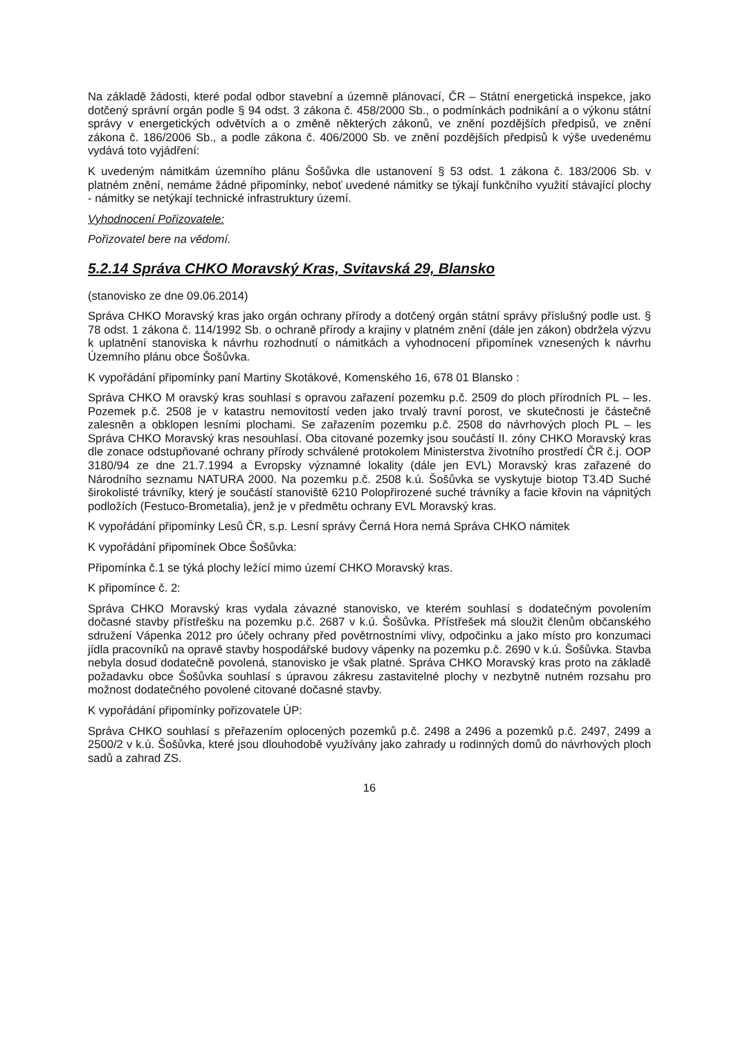Na základě žádosti, které podal odbor stavební a územně plánovací, ČR – Státní energetická inspekce, jako dotčený správní orgán podle § 94 odst. 3 zákona č. 458/2000 Sb., o podmínkách podnikání a o výkonu státní správy v energetických odvětvích a o změně některých zákonů, ve znění pozdějších předpisů, ve znění zákona č. 186/2006 Sb., a podle zákona č. 406/2000 Sb. ve znění pozdějších předpisů k výše uvedenému vydává toto vyjádření:
K uvedeným námitkám územního plánu Šošůvka dle ustanovení § 53 odst. 1 zákona č. 183/2006 Sb. v platném znění, nemáme žádné připomínky, neboť uvedené námitky se týkají funkčního využití stávající plochy - námitky se netýkají technické infrastruktury území.
Vyhodnocení Pořizovatele:
Pořizovatel bere na vědomí.
5.2.14 Správa CHKO Moravský Kras, Svitavská 29, Blansko
(stanovisko ze dne 09.06.2014)
Správa CHKO Moravský kras jako orgán ochrany přírody a dotčený orgán státní správy příslušný podle ust. § 78 odst. 1 zákona č. 114/1992 Sb. o ochraně přírody a krajiny v platném znění (dále jen zákon) obdržela výzvu k uplatnění stanoviska k návrhu rozhodnutí o námitkách a vyhodnocení připomínek vznesených k návrhu Územního plánu obce Šošůvka.
K vypořádání připomínky paní Martiny Skotákové, Komenského 16, 678 01 Blansko :
Správa CHKO M oravský kras souhlasí s opravou zařazení pozemku p.č. 2509 do ploch přírodních PL – les. Pozemek p.č. 2508 je v katastru nemovitostí veden jako trvalý travní porost, ve skutečnosti je částečně zalesněn a obklopen lesními plochami. Se zařazením pozemku p.č. 2508 do návrhových ploch PL – les Správa CHKO Moravský kras nesouhlasí. Oba citované pozemky jsou součástí II. zóny CHKO Moravský kras dle zonace odstupňované ochrany přírody schválené protokolem Ministerstva životního prostředí ČR č.j. OOP 3180/94 ze dne 21.7.1994 a Evropsky významné lokality (dále jen EVL) Moravský kras zařazené do Národního seznamu NATURA 2000. Na pozemku p.č. 2508 k.ú. Šošůvka se vyskytuje biotop T3.4D Suché širokolisté trávníky, který je součástí stanoviště 6210 Polopřirozené suché trávníky a facie křovin na vápnitých podložích (Festuco-Brometalia), jenž je v předmětu ochrany EVL Moravský kras.
K vypořádání připomínky Lesů ČR, s.p. Lesní správy Černá Hora nemá Správa CHKO námitek
K vypořádání připomínek Obce Šošůvka:
Připomínka č.1 se týká plochy ležící mimo území CHKO Moravský kras.
K připomínce č. 2:
Správa CHKO Moravský kras vydala závazné stanovisko, ve kterém souhlasí s dodatečným povolením dočasné stavby přístřešku na pozemku p.č. 2687 v k.ú. Šošůvka. Přístřešek má sloužit členům občanského sdružení Vápenka 2012 pro účely ochrany před povětrnostními vlivy, odpočinku a jako místo pro konzumaci jídla pracovníků na opravě stavby hospodářské budovy vápenky na pozemku p.č. 2690 v k.ú. Šošůvka. Stavba nebyla dosud dodatečně povolená, stanovisko je však platné. Správa CHKO Moravský kras proto na základě požadavku obce Šošůvka souhlasí s úpravou zákresu zastavitelné plochy v nezbytně nutném rozsahu pro možnost dodatečného povolené citované dočasné stavby.
K vypořádání připomínky pořizovatele ÚP:
Správa CHKO souhlasí s přeřazením oplocených pozemků p.č. 2498 a 2496 a pozemků p.č. 2497, 2499 a 2500/2 v k.ú. Šošůvka, které jsou dlouhodobě využívány jako zahrady u rodinných domů do návrhových ploch sadů a zahrad ZS.
16